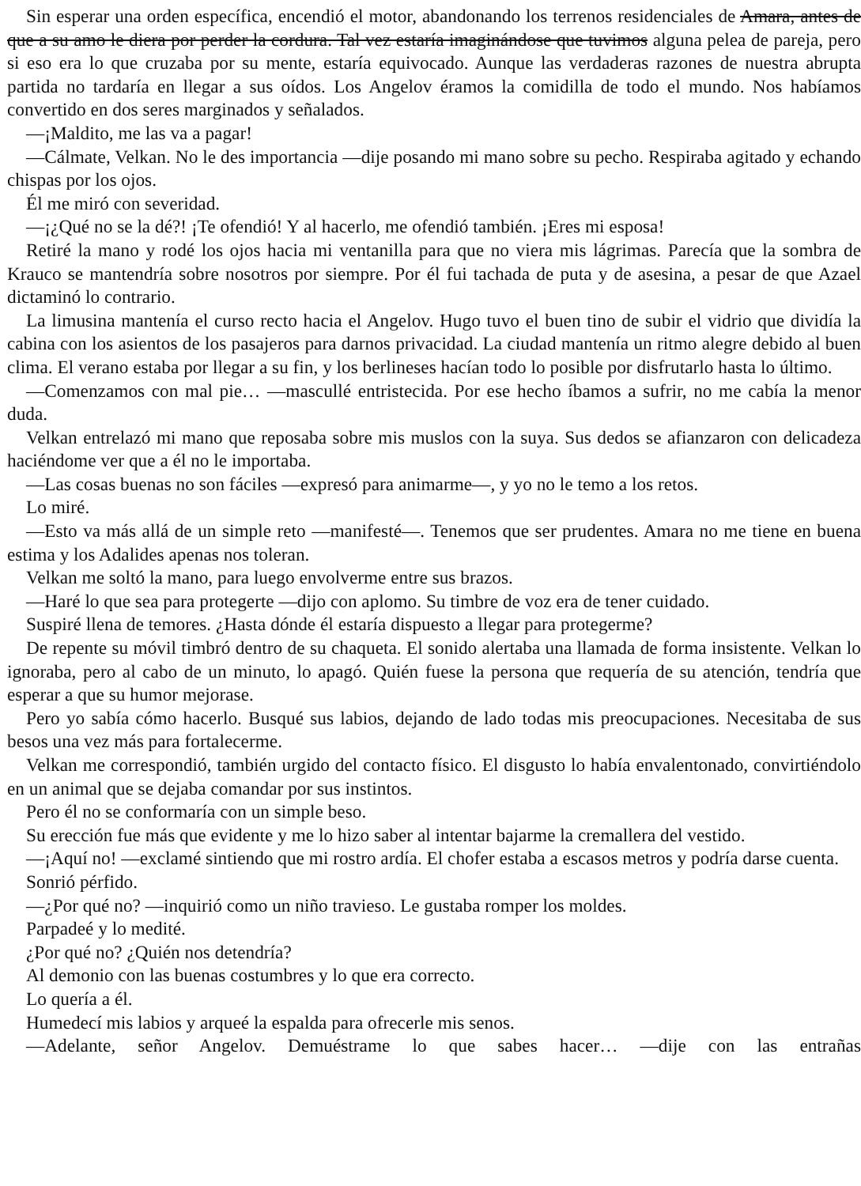Sin esperar una orden específica, encendió el motor, abandonando los terrenos residenciales de Amara, antes de que a su amo le diera por perder la cordura. Tal vez estaría imaginándose que tuvimos alguna pelea de pareja, pero si eso era lo que cruzaba por su mente, estaría equivocado. Aunque las verdaderas razones de nuestra abrupta partida no tardaría en llegar a sus oídos. Los Angelov éramos la comidilla de todo el mundo. Nos habíamos convertido en dos seres marginados y señalados.
—¡Maldito, me las va a pagar!
—Cálmate, Velkan. No le des importancia —dije posando mi mano sobre su pecho. Respiraba agitado y echando chispas por los ojos.
Él me miró con severidad.
—¡¿Qué no se la dé?! ¡Te ofendió! Y al hacerlo, me ofendió también. ¡Eres mi esposa!
Retiré la mano y rodé los ojos hacia mi ventanilla para que no viera mis lágrimas. Parecía que la sombra de Krauco se mantendría sobre nosotros por siempre. Por él fui tachada de puta y de asesina, a pesar de que Azael dictaminó lo contrario.
La limusina mantenía el curso recto hacia el Angelov. Hugo tuvo el buen tino de subir el vidrio que dividía la cabina con los asientos de los pasajeros para darnos privacidad. La ciudad mantenía un ritmo alegre debido al buen clima. El verano estaba por llegar a su fin, y los berlineses hacían todo lo posible por disfrutarlo hasta lo último.
—Comenzamos con mal pie… —mascullé entristecida. Por ese hecho íbamos a sufrir, no me cabía la menor duda.
Velkan entrelazó mi mano que reposaba sobre mis muslos con la suya. Sus dedos se afianzaron con delicadeza haciéndome ver que a él no le importaba.
—Las cosas buenas no son fáciles —expresó para animarme—, y yo no le temo a los retos.
Lo miré.
—Esto va más allá de un simple reto —manifesté—. Tenemos que ser prudentes. Amara no me tiene en buena estima y los Adalides apenas nos toleran.
Velkan me soltó la mano, para luego envolverme entre sus brazos.
—Haré lo que sea para protegerte —dijo con aplomo. Su timbre de voz era de tener cuidado.
Suspiré llena de temores. ¿Hasta dónde él estaría dispuesto a llegar para protegerme?
De repente su móvil timbró dentro de su chaqueta. El sonido alertaba una llamada de forma insistente. Velkan lo ignoraba, pero al cabo de un minuto, lo apagó. Quién fuese la persona que requería de su atención, tendría que esperar a que su humor mejorase.
Pero yo sabía cómo hacerlo. Busqué sus labios, dejando de lado todas mis preocupaciones. Necesitaba de sus besos una vez más para fortalecerme.
Velkan me correspondió, también urgido del contacto físico. El disgusto lo había envalentonado, convirtiéndolo en un animal que se dejaba comandar por sus instintos.
Pero él no se conformaría con un simple beso.
Su erección fue más que evidente y me lo hizo saber al intentar bajarme la cremallera del vestido.
—¡Aquí no! —exclamé sintiendo que mi rostro ardía. El chofer estaba a escasos metros y podría darse cuenta.
Sonrió pérfido.
—¿Por qué no? —inquirió como un niño travieso. Le gustaba romper los moldes.
Parpadeé y lo medité.
¿Por qué no? ¿Quién nos detendría?
Al demonio con las buenas costumbres y lo que era correcto.
Lo quería a él.
Humedecí mis labios y arqueé la espalda para ofrecerle mis senos.
—Adelante, señor Angelov. Demuéstrame lo que sabes hacer… —dije con las entrañas